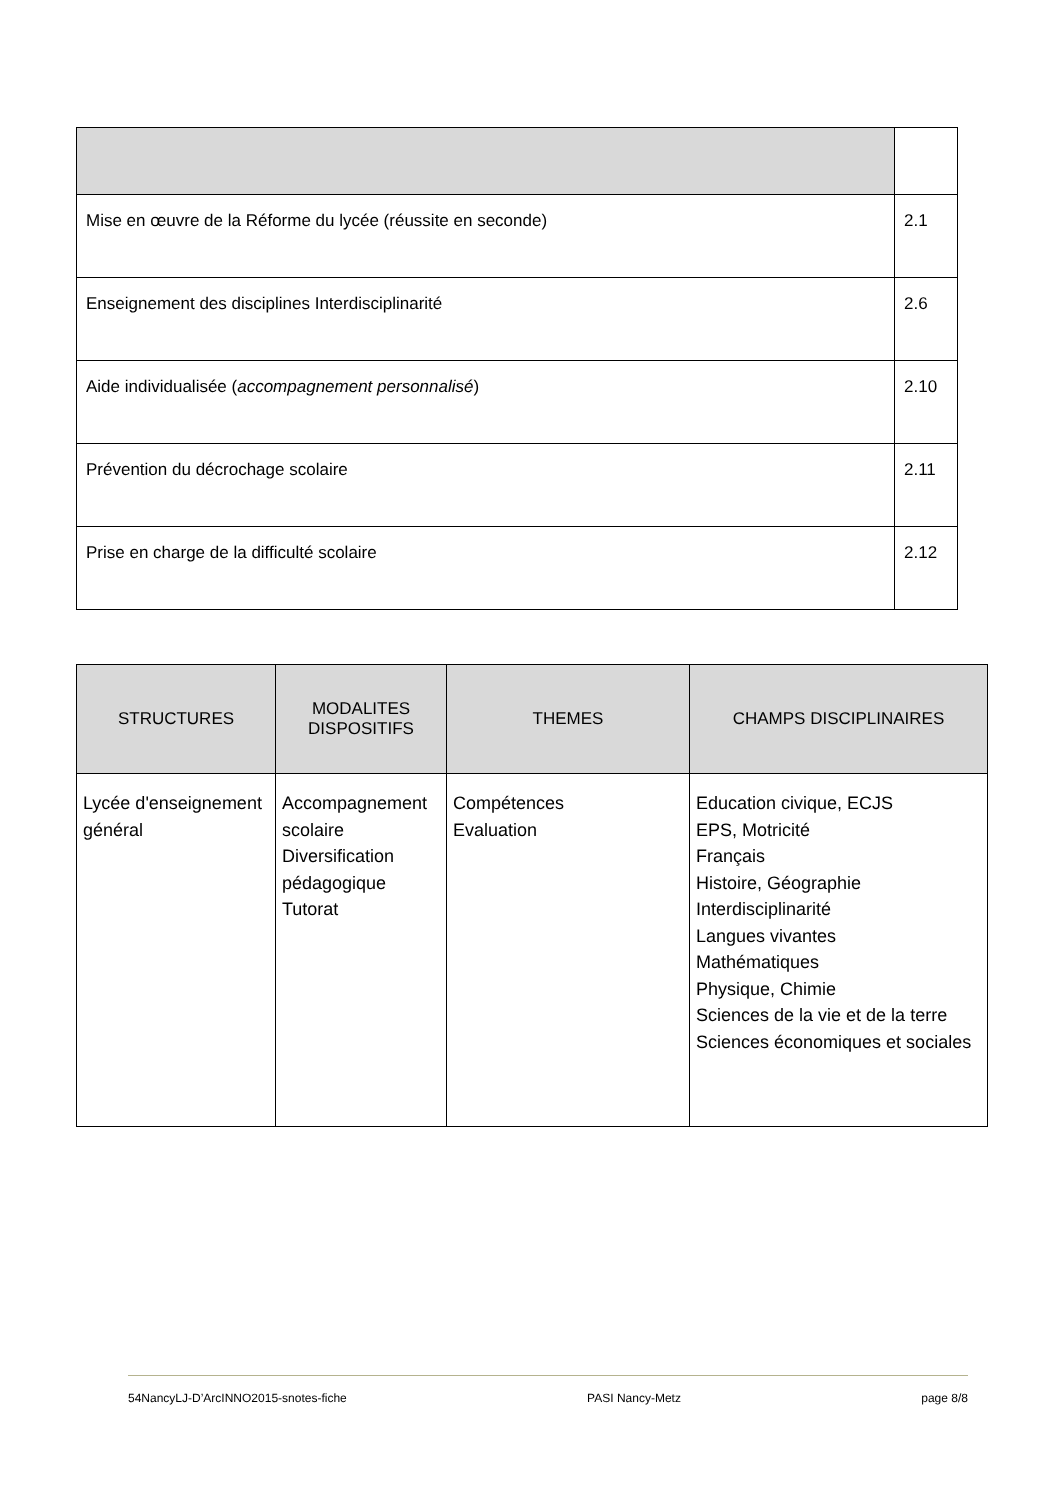| Mise en œuvre de la Réforme du lycée (réussite en seconde) | 2.1 |
| Enseignement des disciplines Interdisciplinarité | 2.6 |
| Aide individualisée ( accompagnement personnalisé ) | 2.10 |
| Prévention du décrochage scolaire | 2.11 |
| Prise en charge de la difficulté scolaire | 2.12 |
| STRUCTURES | MODALITES DISPOSITIFS | THEMES | CHAMPS DISCIPLINAIRES |
| --- | --- | --- | --- |
| Lycée d'enseignement général | Accompagnement scolaire Diversification pédagogique Tutorat | Compétences Evaluation | Education civique, ECJS EPS, Motricité Français Histoire, Géographie Interdisciplinarité Langues vivantes Mathématiques Physique, Chimie Sciences de la vie et de la terre Sciences économiques et sociales |
54NancyLJ-D’ArcINNO2015-snotes-fiche PASI Nancy-Metz page 8/8